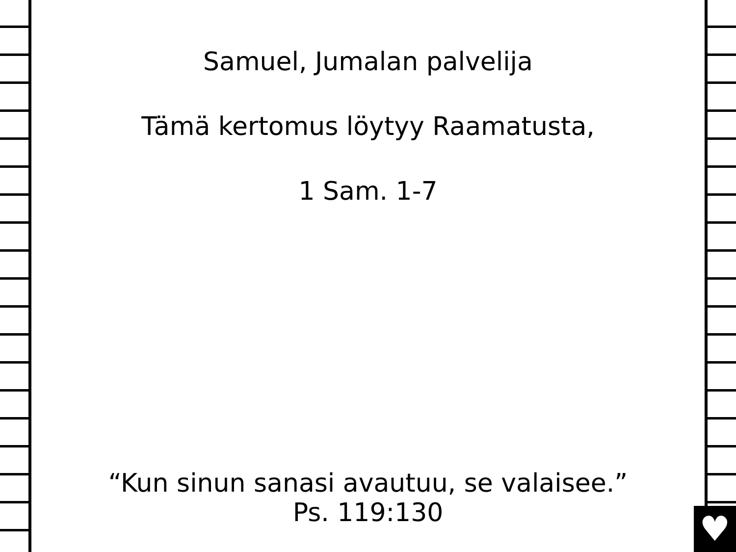♥
Samuel, Jumalan palvelija
Tämä kertomus löytyy Raamatusta,
1 Sam. 1-7
“Kun sinun sanasi avautuu, se valaisee.”
Ps. 119:130